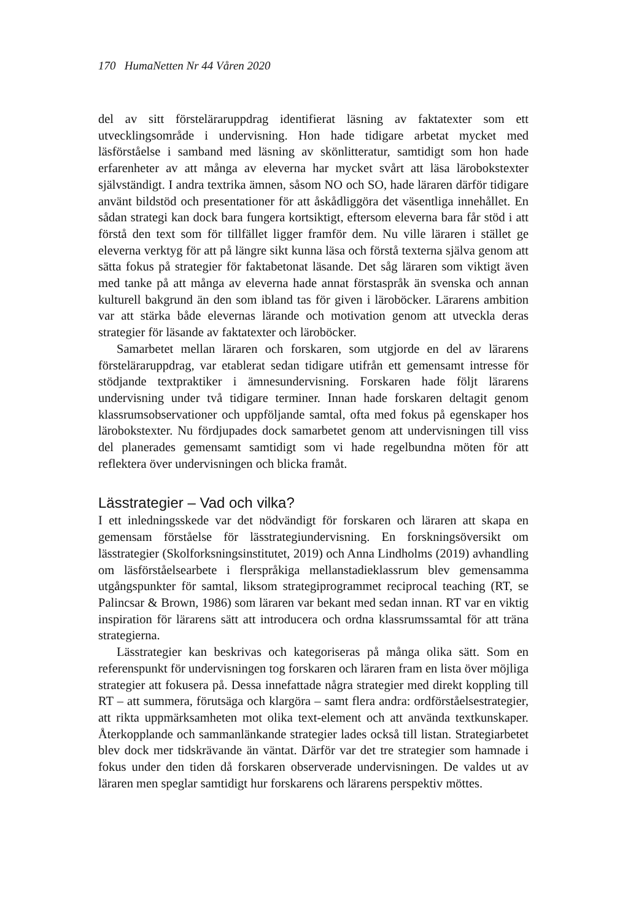170 HumaNetten Nr 44 Våren 2020
del av sitt förstelärаruppdrag identifierat läsning av faktatexter som ett utvecklingsområde i undervisning. Hon hade tidigare arbetat mycket med läsförståelse i samband med läsning av skönlitteratur, samtidigt som hon hade erfarenheter av att många av eleverna har mycket svårt att läsa lärobokstexter självständigt. I andra textrika ämnen, såsom NO och SO, hade läraren därför tidigare använt bildstöd och presentationer för att åskådliggöra det väsentliga innehållet. En sådan strategi kan dock bara fungera kortsiktigt, eftersom eleverna bara får stöd i att förstå den text som för tillfället ligger framför dem. Nu ville läraren i stället ge eleverna verktyg för att på längre sikt kunna läsa och förstå texterna själva genom att sätta fokus på strategier för faktabetonat läsande. Det såg läraren som viktigt även med tanke på att många av eleverna hade annat förstaspråk än svenska och annan kulturell bakgrund än den som ibland tas för given i läroböcker. Lärarens ambition var att stärka både elevernas lärande och motivation genom att utveckla deras strategier för läsande av faktatexter och läroböcker.
Samarbetet mellan läraren och forskaren, som utgjorde en del av lärarens förstelärаruppdrag, var etablerat sedan tidigare utifrån ett gemensamt intresse för stödjande textpraktiker i ämnesundervisning. Forskaren hade följt lärarens undervisning under två tidigare terminer. Innan hade forskaren deltagit genom klassrumsobservationer och uppföljande samtal, ofta med fokus på egenskaper hos lärobokstexter. Nu fördjupades dock samarbetet genom att undervisningen till viss del planerades gemensamt samtidigt som vi hade regelbundna möten för att reflektera över undervisningen och blicka framåt.
Lässtrategier – Vad och vilka?
I ett inledningsskede var det nödvändigt för forskaren och läraren att skapa en gemensam förståelse för lässtrategiundervisning. En forskningsöversikt om lässtrategier (Skolforksningsinstitutet, 2019) och Anna Lindholms (2019) avhandling om läsförståelsearbete i flerspråkiga mellanstadieklassrum blev gemensamma utgångspunkter för samtal, liksom strategiprogrammet reciprocal teaching (RT, se Palincsar & Brown, 1986) som läraren var bekant med sedan innan. RT var en viktig inspiration för lärarens sätt att introducera och ordna klassrumssamtal för att träna strategierna.
Lässtrategier kan beskrivas och kategoriseras på många olika sätt. Som en referenspunkt för undervisningen tog forskaren och läraren fram en lista över möjliga strategier att fokusera på. Dessa innefattade några strategier med direkt koppling till RT – att summera, förutsäga och klargöra – samt flera andra: ordförståelsestrategier, att rikta uppmärksamheten mot olika text-element och att använda textkunskaper. Återkopplande och sammanlänkande strategier lades också till listan. Strategiarbetet blev dock mer tidskrävande än väntat. Därför var det tre strategier som hamnade i fokus under den tiden då forskaren observerade undervisningen. De valdes ut av läraren men speglar samtidigt hur forskarens och lärarens perspektiv möttes.